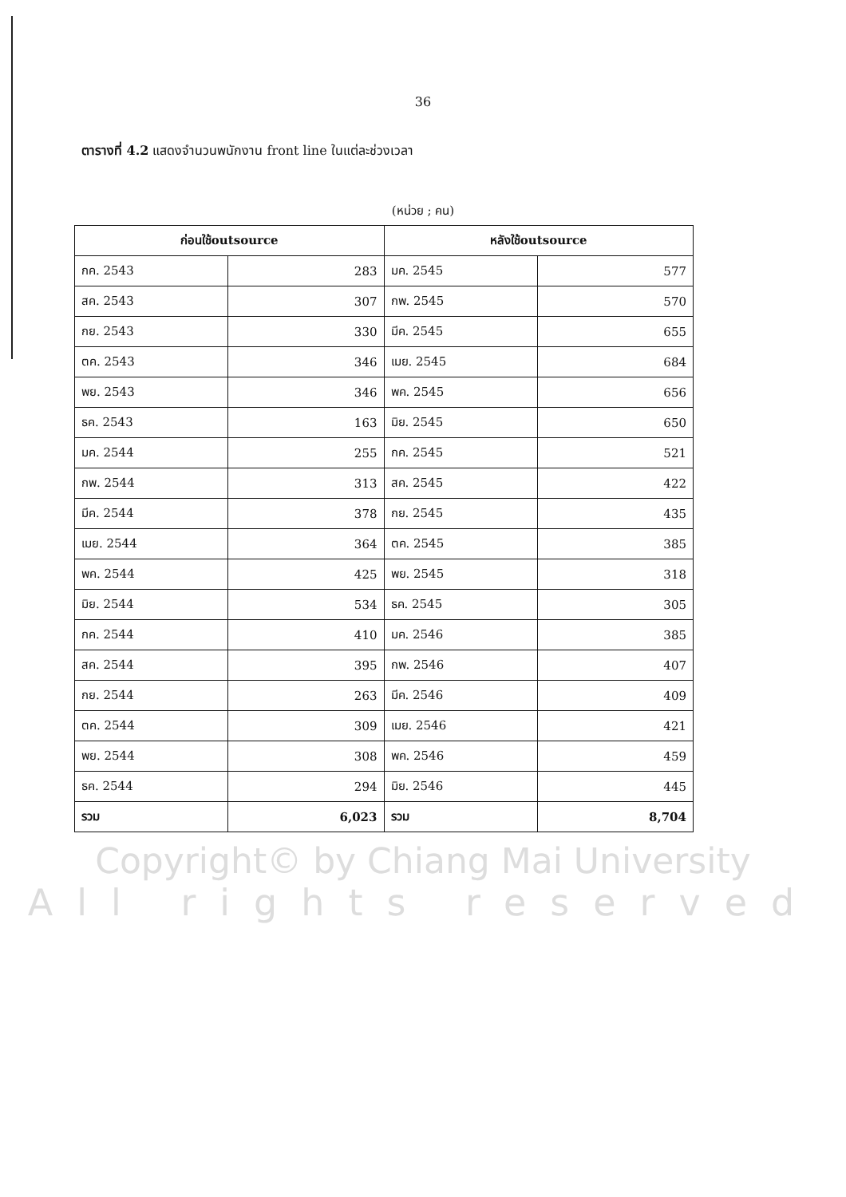36
ตารางที่ 4.2 แสดงจำนวนพนักงาน front line ในแต่ละช่วงเวลา
(หน่วย ; คน)
| ก่อนใช้outsource | | หลังใช้outsource | |
| --- | --- | --- | --- |
| กค. 2543 | 283 | มค. 2545 | 577 |
| สค. 2543 | 307 | กพ. 2545 | 570 |
| กย. 2543 | 330 | มีค. 2545 | 655 |
| ตค. 2543 | 346 | เมย. 2545 | 684 |
| พย. 2543 | 346 | พค. 2545 | 656 |
| ธค. 2543 | 163 | มิย. 2545 | 650 |
| มค. 2544 | 255 | กค. 2545 | 521 |
| กพ. 2544 | 313 | สค. 2545 | 422 |
| มีค. 2544 | 378 | กย. 2545 | 435 |
| เมย. 2544 | 364 | ตค. 2545 | 385 |
| พค. 2544 | 425 | พย. 2545 | 318 |
| มิย. 2544 | 534 | ธค. 2545 | 305 |
| กค. 2544 | 410 | มค. 2546 | 385 |
| สค. 2544 | 395 | กพ. 2546 | 407 |
| กย. 2544 | 263 | มีค. 2546 | 409 |
| ตค. 2544 | 309 | เมย. 2546 | 421 |
| พย. 2544 | 308 | พค. 2546 | 459 |
| ธค. 2544 | 294 | มิย. 2546 | 445 |
| รวม | 6,023 | รวม | 8,704 |
Copyright© by Chiang Mai University
All rights reserved